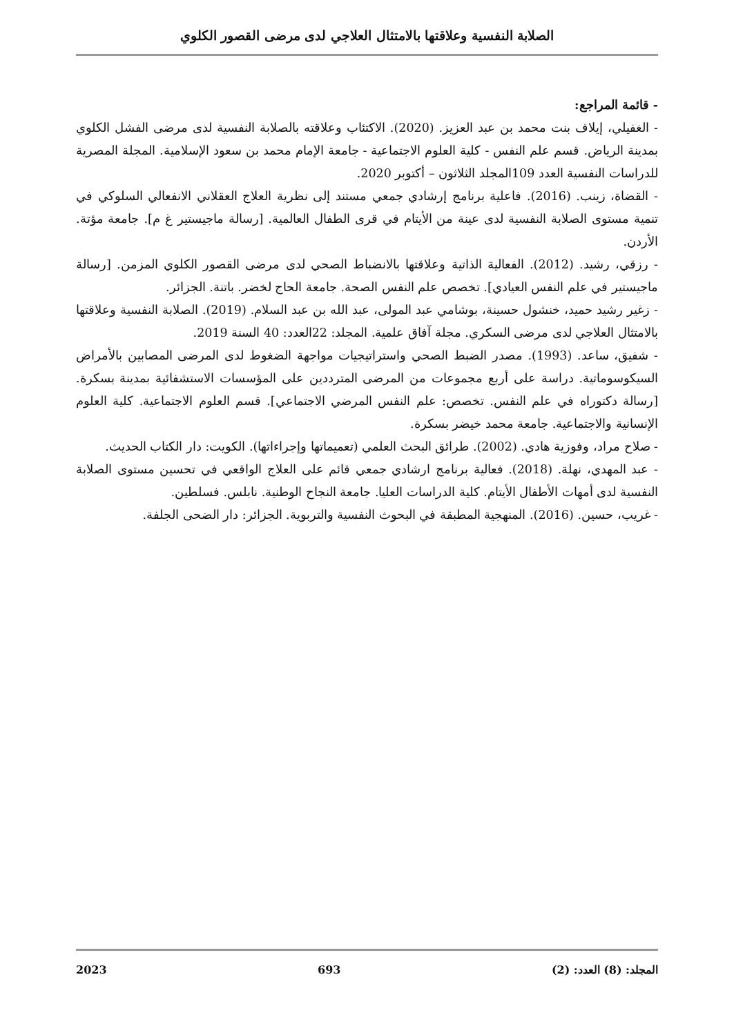الصلابة النفسية وعلاقتها بالامتثال العلاجي لدى مرضى القصور الكلوي
- قائمة المراجع:
- الغفيلي، إيلاف بنت محمد بن عبد العزيز. (2020). الاكتئاب وعلاقته بالصلابة النفسية لدى مرضى الفشل الكلوي بمدينة الرياض. قسم علم النفس - كلية العلوم الاجتماعية - جامعة الإمام محمد بن سعود الإسلامية. المجلة المصرية للدراسات النفسية العدد 109المجلد الثلاثون – أكتوبر 2020.
- القضاة، زينب. (2016). فاعلية برنامج إرشادي جمعي مستند إلى نظرية العلاج العقلاني الانفعالي السلوكي في تنمية مستوى الصلابة النفسية لدى عينة من الأيتام في قرى الطفال العالمية. [رسالة ماجيستير غ م]. جامعة مؤتة. الأردن.
- رزقي، رشيد. (2012). الفعالية الذاتية وعلاقتها بالانضباط الصحي لدى مرضى القصور الكلوي المزمن. [رسالة ماجيستير في علم النفس العيادي]. تخصص علم النفس الصحة. جامعة الحاج لخضر. باتنة. الجزائر.
- زغير رشيد حميد، خنشول حسينة، بوشامي عبد المولى، عبد الله بن عبد السلام. (2019). الصلابة النفسية وعلاقتها بالامتثال العلاجي لدى مرضى السكري. مجلة آفاق علمية. المجلد: 22العدد: 40 السنة 2019.
- شفيق، ساعد. (1993). مصدر الضبط الصحي واستراتيجيات مواجهة الضغوط لدى المرضى المصابين بالأمراض السيكوسوماتية. دراسة على أربع مجموعات من المرضى المترددين على المؤسسات الاستشفائية بمدينة بسكرة. [رسالة دكتوراه في علم النفس. تخصص: علم النفس المرضي الاجتماعي]. قسم العلوم الاجتماعية. كلية العلوم الإنسانية والاجتماعية. جامعة محمد خيضر بسكرة.
- صلاح مراد، وفوزية هادي. (2002). طرائق البحث العلمي (تعميماتها وإجراءاتها). الكويت: دار الكتاب الحديث.
- عبد المهدي، نهلة. (2018). فعالية برنامج ارشادي جمعي قائم على العلاج الواقعي في تحسين مستوى الصلابة النفسية لدى أمهات الأطفال الأيتام. كلية الدراسات العليا. جامعة النجاح الوطنية. نابلس. فسلطين.
- غريب، حسين. (2016). المنهجية المطبقة في البحوث النفسية والتربوية. الجزائر: دار الضحى الجلفة.
المجلد: (8) العدد: (2) 693 2023